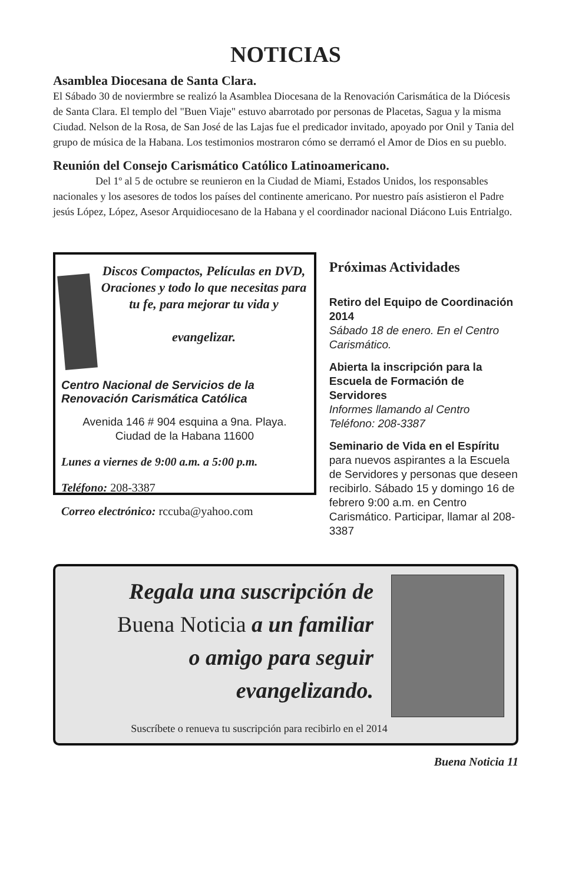NOTICIAS
Asamblea Diocesana de Santa Clara.
El Sábado 30 de noviermbre se realizó la Asamblea Diocesana de la Renovación Carismática de la Diócesis de Santa Clara. El templo del "Buen Viaje" estuvo abarrotado por personas de Placetas, Sagua y la misma Ciudad. Nelson de la Rosa, de San José de las Lajas fue el predicador invitado, apoyado por Onil y Tania del grupo de música de la Habana. Los testimonios mostraron cómo se derramó el Amor de Dios en su pueblo.
Reunión del Consejo Carismático Católico Latinoamericano.
    Del 1º al 5 de octubre se reunieron en la Ciudad de Miami, Estados Unidos, los responsables nacionales y los asesores de todos los países del continente americano. Por nuestro país asistieron el Padre jesús López, López, Asesor Arquidiocesano de la Habana y el coordinador nacional Diácono Luis Entrialgo.
Discos Compactos, Películas en DVD, Oraciones y todo lo que necesitas para tu fe, para mejorar tu vida y
evangelizar.
Centro Nacional de Servicios de la Renovación Carismática Católica
Avenida 146 # 904 esquina a 9na. Playa.
Ciudad de la Habana 11600
Lunes a viernes de 9:00 a.m. a 5:00 p.m.
Teléfono: 208-3387
Correo electrónico: rccuba@yahoo.com
Próximas Actividades
Retiro del Equipo de Coordinación 2014
Sábado 18 de enero. En el Centro Carismático.
Abierta la inscripción para la Escuela de Formación de Servidores
Informes llamando al Centro Teléfono: 208-3387
Seminario de Vida en el Espíritu para nuevos aspirantes a la Escuela de Servidores y personas que deseen recibirlo. Sábado 15 y domingo 16 de febrero 9:00 a.m. en Centro Carismático. Participar, llamar al 208-3387
Regala una suscripción de
Buena Noticia a un familiar
o amigo para seguir
evangelizando.
Suscríbete o renueva tu suscripción para recibirlo en el 2014
Buena Noticia 11